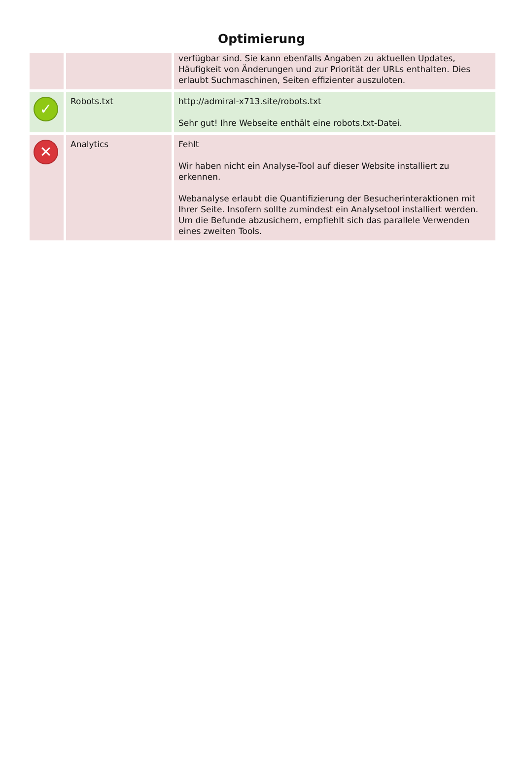Optimierung
| | | verfügbar sind. Sie kann ebenfalls Angaben zu aktuellen Updates, Häufigkeit von Änderungen und zur Priorität der URLs enthalten. Dies erlaubt Suchmaschinen, Seiten effizienter auszuloten. |
| ✓ | Robots.txt | http://admiral-x713.site/robots.txt Sehr gut! Ihre Webseite enthält eine robots.txt-Datei. |
| ✕ | Analytics | Fehlt Wir haben nicht ein Analyse-Tool auf dieser Website installiert zu erkennen. Webanalyse erlaubt die Quantifizierung der Besucherinteraktionen mit Ihrer Seite. Insofern sollte zumindest ein Analysetool installiert werden. Um die Befunde abzusichern, empfiehlt sich das parallele Verwenden eines zweiten Tools. |